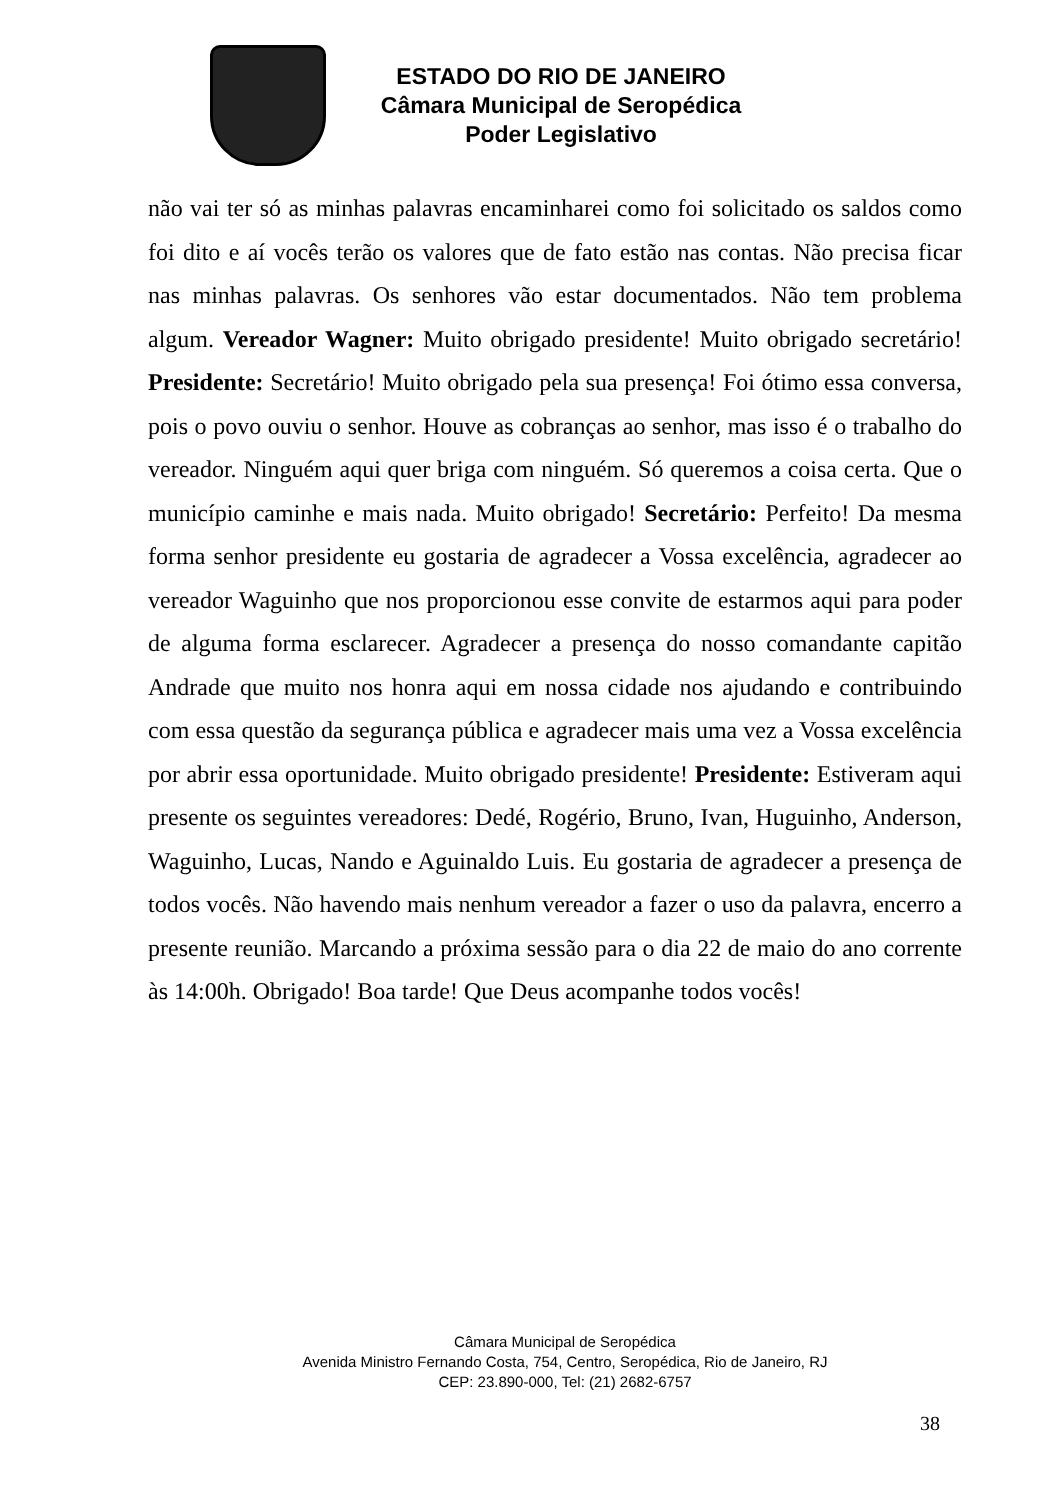ESTADO DO RIO DE JANEIRO
Câmara Municipal de Seropédica
Poder Legislativo
não vai ter só as minhas palavras encaminharei como foi solicitado os saldos como foi dito e aí vocês terão os valores que de fato estão nas contas. Não precisa ficar nas minhas palavras. Os senhores vão estar documentados. Não tem problema algum. Vereador Wagner: Muito obrigado presidente! Muito obrigado secretário! Presidente: Secretário! Muito obrigado pela sua presença! Foi ótimo essa conversa, pois o povo ouviu o senhor. Houve as cobranças ao senhor, mas isso é o trabalho do vereador. Ninguém aqui quer briga com ninguém. Só queremos a coisa certa. Que o município caminhe e mais nada. Muito obrigado! Secretário: Perfeito! Da mesma forma senhor presidente eu gostaria de agradecer a Vossa excelência, agradecer ao vereador Waguinho que nos proporcionou esse convite de estarmos aqui para poder de alguma forma esclarecer. Agradecer a presença do nosso comandante capitão Andrade que muito nos honra aqui em nossa cidade nos ajudando e contribuindo com essa questão da segurança pública e agradecer mais uma vez a Vossa excelência por abrir essa oportunidade. Muito obrigado presidente! Presidente: Estiveram aqui presente os seguintes vereadores: Dedé, Rogério, Bruno, Ivan, Huguinho, Anderson, Waguinho, Lucas, Nando e Aguinaldo Luis. Eu gostaria de agradecer a presença de todos vocês. Não havendo mais nenhum vereador a fazer o uso da palavra, encerro a presente reunião. Marcando a próxima sessão para o dia 22 de maio do ano corrente às 14:00h. Obrigado! Boa tarde! Que Deus acompanhe todos vocês!
Câmara Municipal de Seropédica
Avenida Ministro Fernando Costa, 754, Centro, Seropédica, Rio de Janeiro, RJ
CEP: 23.890-000, Tel: (21) 2682-6757
38